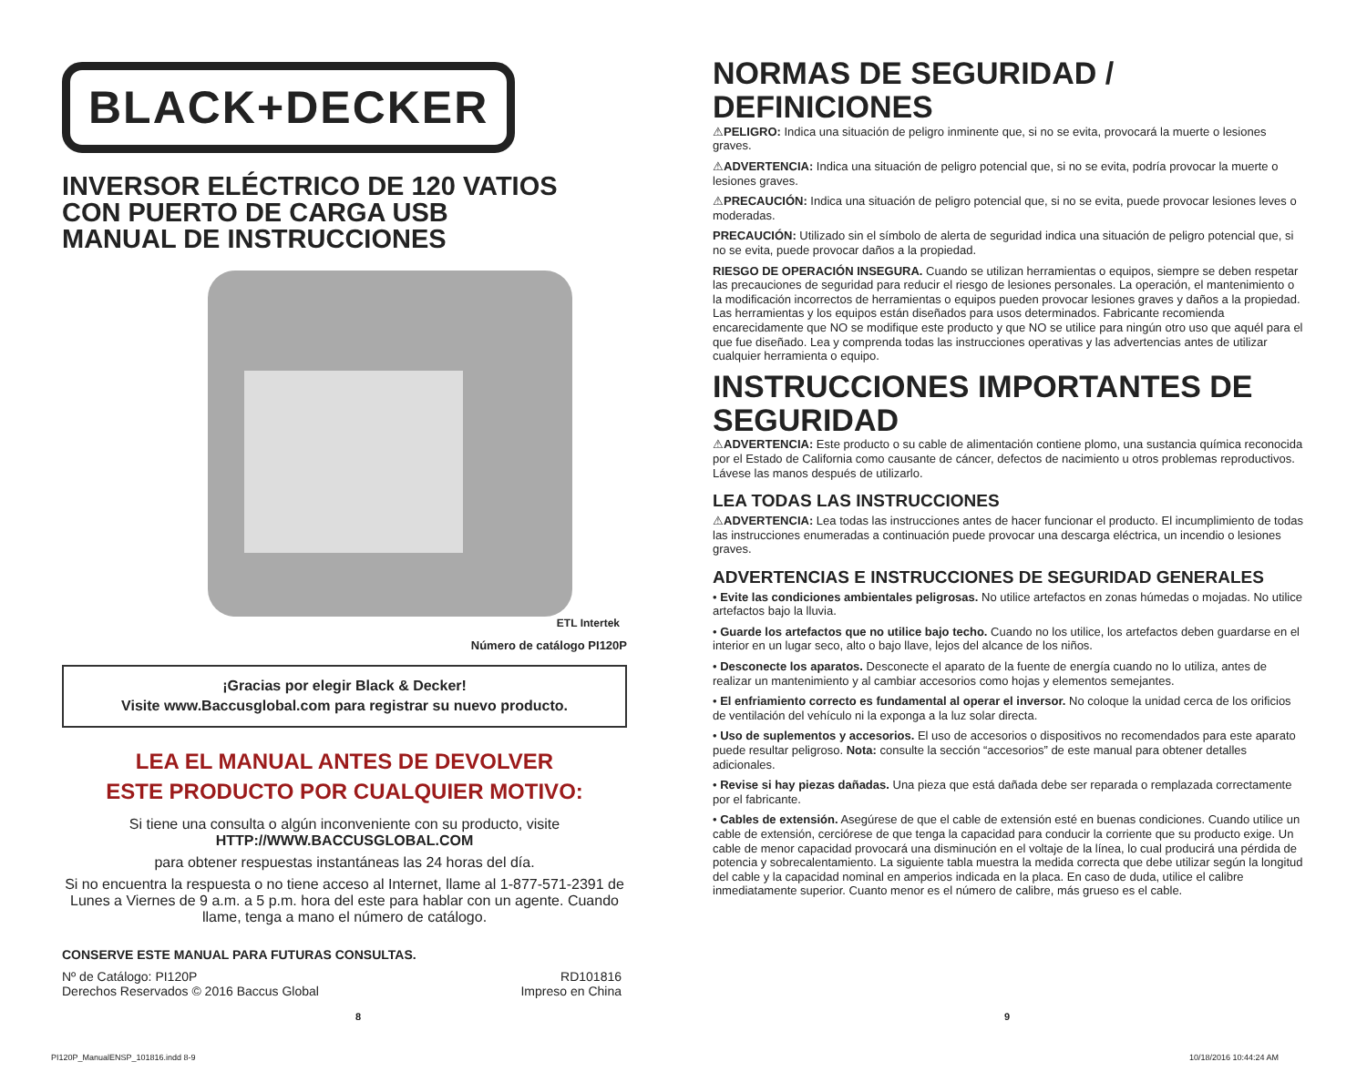BLACK+DECKER
INVERSOR ELÉCTRICO DE 120 VATIOS
CON PUERTO DE CARGA USB
MANUAL DE INSTRUCCIONES
ETL Intertek
Número de catálogo PI120P
¡Gracias por elegir Black & Decker!
Visite www.Baccusglobal.com para registrar su nuevo producto.
LEA EL MANUAL ANTES DE DEVOLVER
ESTE PRODUCTO POR CUALQUIER MOTIVO:
Si tiene una consulta o algún inconveniente con su producto, visite
HTTP://WWW.BACCUSGLOBAL.COM
para obtener respuestas instantáneas las 24 horas del día.
Si no encuentra la respuesta o no tiene acceso al Internet, llame al 1-877-571-2391 de Lunes a Viernes de 9 a.m. a 5 p.m. hora del este para hablar con un agente. Cuando llame, tenga a mano el número de catálogo.
CONSERVE ESTE MANUAL PARA FUTURAS CONSULTAS.
Nº de Catálogo: PI120P
Derechos Reservados © 2016 Baccus Global
RD101816
Impreso en China
NORMAS DE SEGURIDAD / DEFINICIONES
⚠PELIGRO: Indica una situación de peligro inminente que, si no se evita, provocará la muerte o lesiones graves.
⚠ADVERTENCIA: Indica una situación de peligro potencial que, si no se evita, podría provocar la muerte o lesiones graves.
⚠PRECAUCIÓN: Indica una situación de peligro potencial que, si no se evita, puede provocar lesiones leves o moderadas.
PRECAUCIÓN: Utilizado sin el símbolo de alerta de seguridad indica una situación de peligro potencial que, si no se evita, puede provocar daños a la propiedad.
RIESGO DE OPERACIÓN INSEGURA. Cuando se utilizan herramientas o equipos, siempre se deben respetar las precauciones de seguridad para reducir el riesgo de lesiones personales. La operación, el mantenimiento o la modificación incorrectos de herramientas o equipos pueden provocar lesiones graves y daños a la propiedad. Las herramientas y los equipos están diseñados para usos determinados. Fabricante recomienda encarecidamente que NO se modifique este producto y que NO se utilice para ningún otro uso que aquél para el que fue diseñado. Lea y comprenda todas las instrucciones operativas y las advertencias antes de utilizar cualquier herramienta o equipo.
INSTRUCCIONES IMPORTANTES DE SEGURIDAD
⚠ADVERTENCIA: Este producto o su cable de alimentación contiene plomo, una sustancia química reconocida por el Estado de California como causante de cáncer, defectos de nacimiento u otros problemas reproductivos. Lávese las manos después de utilizarlo.
LEA TODAS LAS INSTRUCCIONES
⚠ADVERTENCIA: Lea todas las instrucciones antes de hacer funcionar el producto. El incumplimiento de todas las instrucciones enumeradas a continuación puede provocar una descarga eléctrica, un incendio o lesiones graves.
ADVERTENCIAS E INSTRUCCIONES DE SEGURIDAD GENERALES
• Evite las condiciones ambientales peligrosas. No utilice artefactos en zonas húmedas o mojadas. No utilice artefactos bajo la lluvia.
• Guarde los artefactos que no utilice bajo techo. Cuando no los utilice, los artefactos deben guardarse en el interior en un lugar seco, alto o bajo llave, lejos del alcance de los niños.
• Desconecte los aparatos. Desconecte el aparato de la fuente de energía cuando no lo utiliza, antes de realizar un mantenimiento y al cambiar accesorios como hojas y elementos semejantes.
• El enfriamiento correcto es fundamental al operar el inversor. No coloque la unidad cerca de los orificios de ventilación del vehículo ni la exponga a la luz solar directa.
• Uso de suplementos y accesorios. El uso de accesorios o dispositivos no recomendados para este aparato puede resultar peligroso. Nota: consulte la sección “accesorios” de este manual para obtener detalles adicionales.
• Revise si hay piezas dañadas. Una pieza que está dañada debe ser reparada o remplazada correctamente por el fabricante.
• Cables de extensión. Asegúrese de que el cable de extensión esté en buenas condiciones. Cuando utilice un cable de extensión, cerciórese de que tenga la capacidad para conducir la corriente que su producto exige. Un cable de menor capacidad provocará una disminución en el voltaje de la línea, lo cual producirá una pérdida de potencia y sobrecalentamiento. La siguiente tabla muestra la medida correcta que debe utilizar según la longitud del cable y la capacidad nominal en amperios indicada en la placa. En caso de duda, utilice el calibre inmediatamente superior. Cuanto menor es el número de calibre, más grueso es el cable.
8 9
PI120P_ManualENSP_101816.indd 8-9
10/18/2016 10:44:24 AM